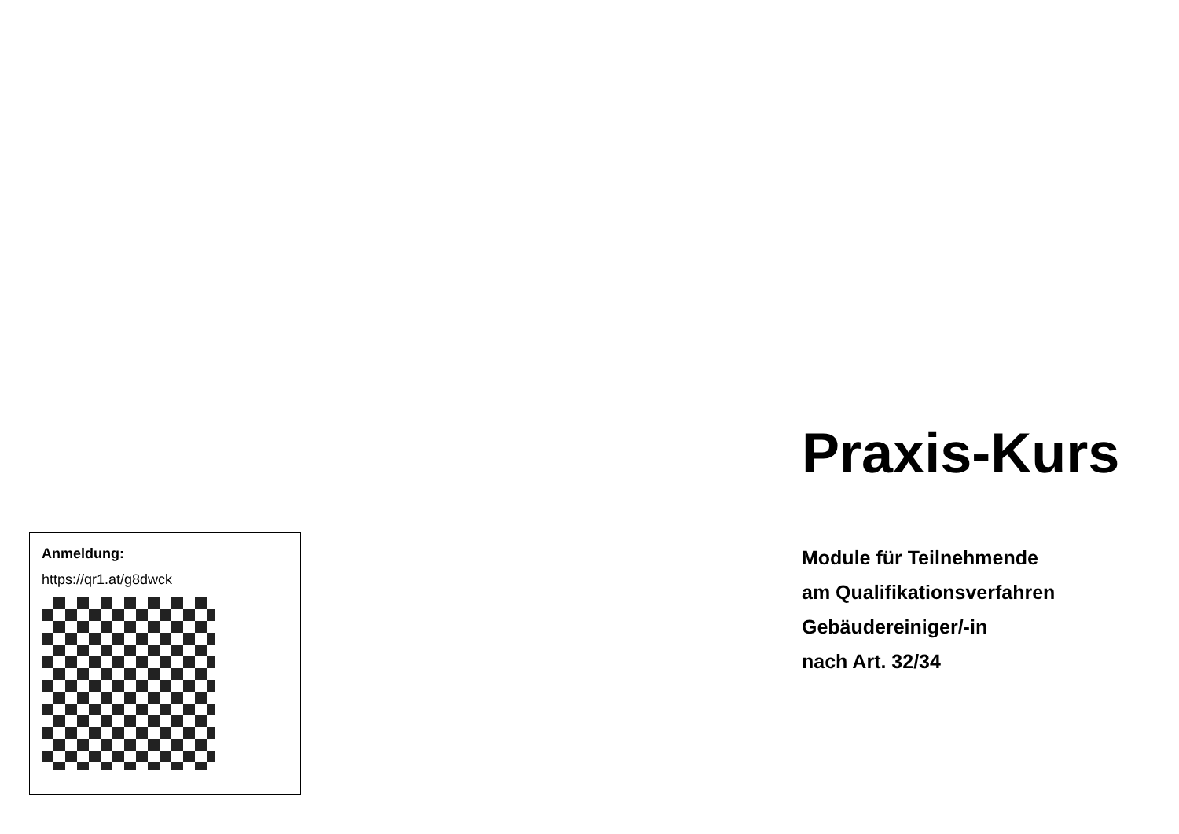Anmeldung:
https://qr1.at/g8dwck
Praxis-Kurs
Module für Teilnehmende
am Qualifikationsverfahren
Gebäudereiniger/-in
nach Art. 32/34